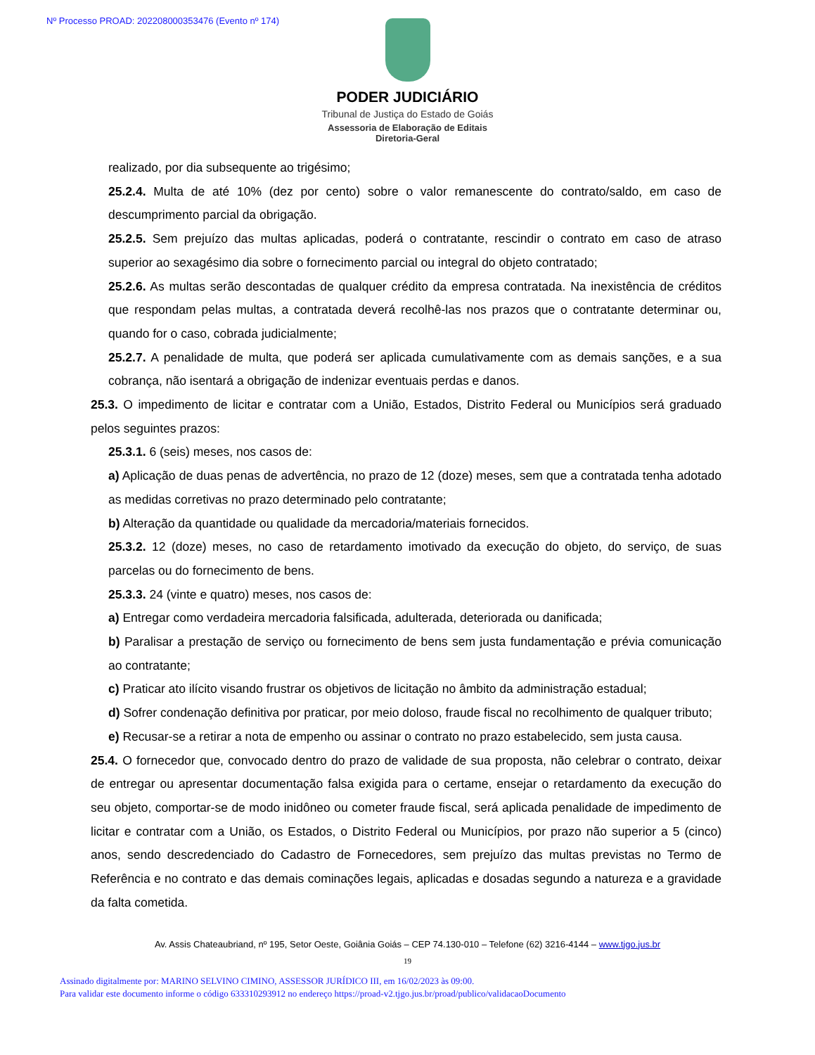Nº Processo PROAD: 202208000353476 (Evento nº 174)
PODER JUDICIÁRIO
Tribunal de Justiça do Estado de Goiás
Assessoria de Elaboração de Editais
Diretoria-Geral
realizado, por dia subsequente ao trigésimo;
25.2.4. Multa de até 10% (dez por cento) sobre o valor remanescente do contrato/saldo, em caso de descumprimento parcial da obrigação.
25.2.5. Sem prejuízo das multas aplicadas, poderá o contratante, rescindir o contrato em caso de atraso superior ao sexagésimo dia sobre o fornecimento parcial ou integral do objeto contratado;
25.2.6. As multas serão descontadas de qualquer crédito da empresa contratada. Na inexistência de créditos que respondam pelas multas, a contratada deverá recolhê-las nos prazos que o contratante determinar ou, quando for o caso, cobrada judicialmente;
25.2.7. A penalidade de multa, que poderá ser aplicada cumulativamente com as demais sanções, e a sua cobrança, não isentará a obrigação de indenizar eventuais perdas e danos.
25.3. O impedimento de licitar e contratar com a União, Estados, Distrito Federal ou Municípios será graduado pelos seguintes prazos:
25.3.1. 6 (seis) meses, nos casos de:
a) Aplicação de duas penas de advertência, no prazo de 12 (doze) meses, sem que a contratada tenha adotado as medidas corretivas no prazo determinado pelo contratante;
b) Alteração da quantidade ou qualidade da mercadoria/materiais fornecidos.
25.3.2. 12 (doze) meses, no caso de retardamento imotivado da execução do objeto, do serviço, de suas parcelas ou do fornecimento de bens.
25.3.3. 24 (vinte e quatro) meses, nos casos de:
a) Entregar como verdadeira mercadoria falsificada, adulterada, deteriorada ou danificada;
b) Paralisar a prestação de serviço ou fornecimento de bens sem justa fundamentação e prévia comunicação ao contratante;
c) Praticar ato ilícito visando frustrar os objetivos de licitação no âmbito da administração estadual;
d) Sofrer condenação definitiva por praticar, por meio doloso, fraude fiscal no recolhimento de qualquer tributo;
e) Recusar-se a retirar a nota de empenho ou assinar o contrato no prazo estabelecido, sem justa causa.
25.4. O fornecedor que, convocado dentro do prazo de validade de sua proposta, não celebrar o contrato, deixar de entregar ou apresentar documentação falsa exigida para o certame, ensejar o retardamento da execução do seu objeto, comportar-se de modo inidôneo ou cometer fraude fiscal, será aplicada penalidade de impedimento de licitar e contratar com a União, os Estados, o Distrito Federal ou Municípios, por prazo não superior a 5 (cinco) anos, sendo descredenciado do Cadastro de Fornecedores, sem prejuízo das multas previstas no Termo de Referência e no contrato e das demais cominações legais, aplicadas e dosadas segundo a natureza e a gravidade da falta cometida.
Av. Assis Chateaubriand, nº 195, Setor Oeste, Goiânia Goiás – CEP 74.130-010 – Telefone (62) 3216-4144 – www.tjgo.jus.br
19
Assinado digitalmente por: MARINO SELVINO CIMINO, ASSESSOR JURÍDICO III, em 16/02/2023 às 09:00.
Para validar este documento informe o código 633310293912 no endereço https://proad-v2.tjgo.jus.br/proad/publico/validacaoDocumento